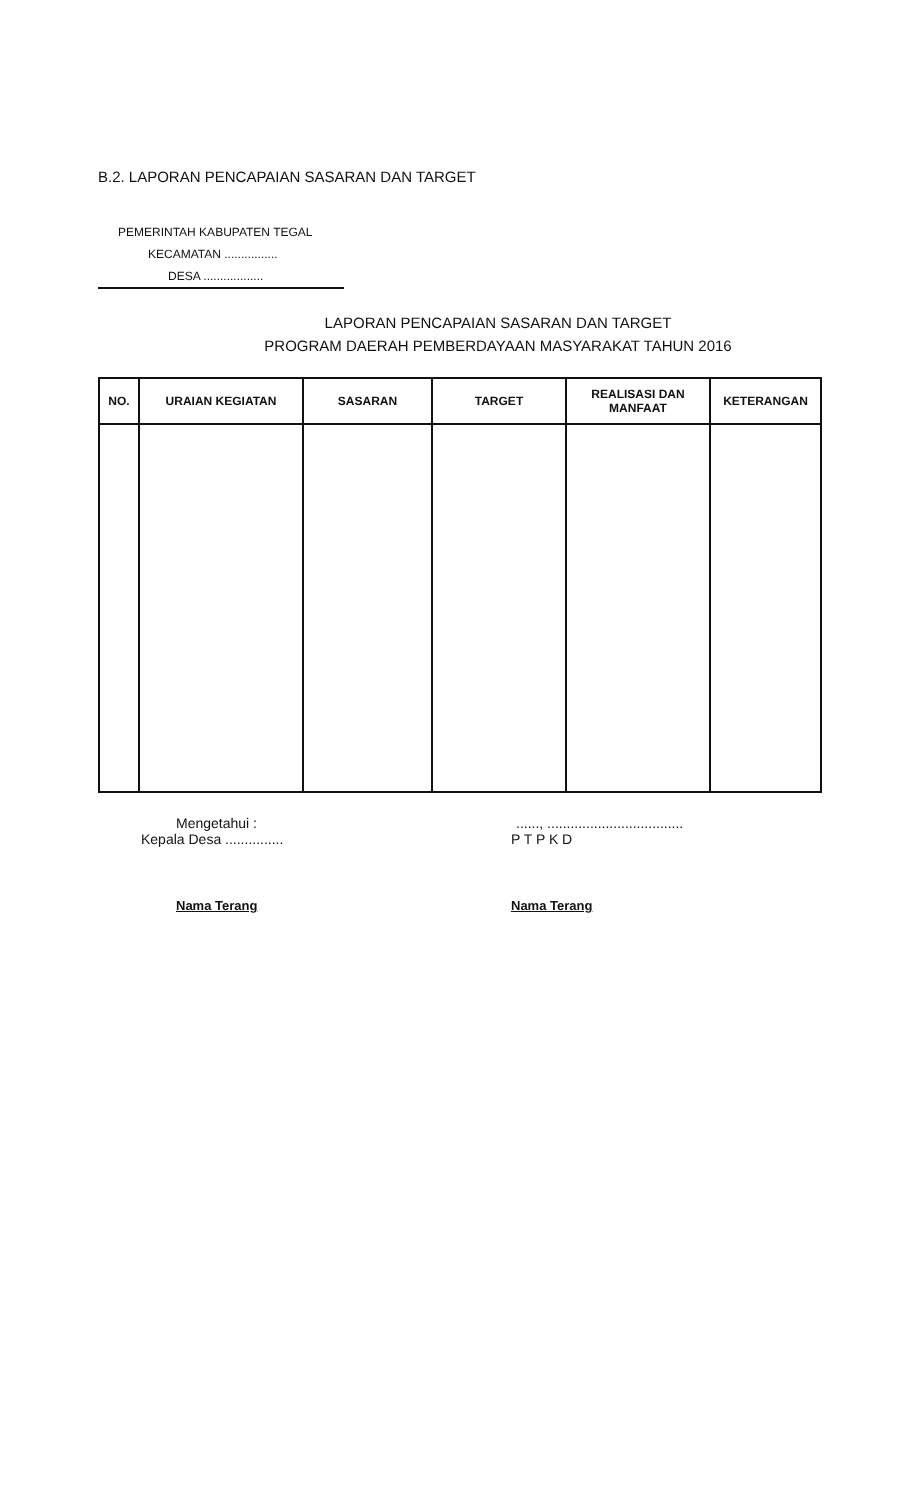B.2. LAPORAN PENCAPAIAN SASARAN DAN TARGET
PEMERINTAH KABUPATEN TEGAL
KECAMATAN ................
DESA ..................
LAPORAN PENCAPAIAN SASARAN DAN TARGET
PROGRAM DAERAH PEMBERDAYAAN MASYARAKAT TAHUN 2016
| NO. | URAIAN KEGIATAN | SASARAN | TARGET | REALISASI DAN MANFAAT | KETERANGAN |
| --- | --- | --- | --- | --- | --- |
Mengetahui :
Kepala Desa ...............
Nama Terang
......, ...................................
P T P K D
Nama Terang